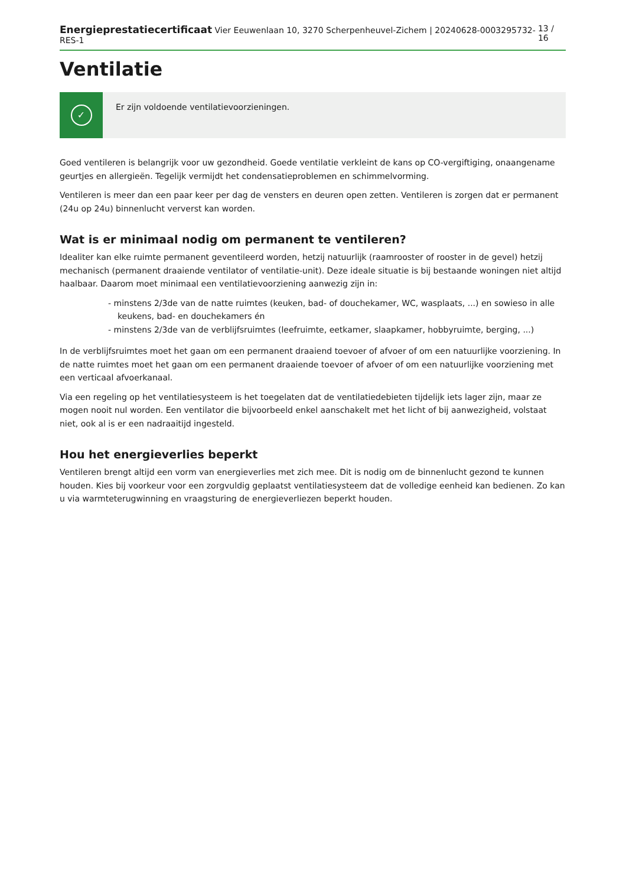Energieprestatiecertificaat Vier Eeuwenlaan 10, 3270 Scherpenheuvel-Zichem | 20240628-0003295732-RES-1
13 / 16
Ventilatie
✓
Er zijn voldoende ventilatievoorzieningen.
Goed ventileren is belangrijk voor uw gezondheid. Goede ventilatie verkleint de kans op CO-vergiftiging, onaangename geurtjes en allergieën. Tegelijk vermijdt het condensatieproblemen en schimmelvorming.
Ventileren is meer dan een paar keer per dag de vensters en deuren open zetten. Ventileren is zorgen dat er permanent (24u op 24u) binnenlucht ververst kan worden.
Wat is er minimaal nodig om permanent te ventileren?
Idealiter kan elke ruimte permanent geventileerd worden, hetzij natuurlijk (raamrooster of rooster in de gevel) hetzij mechanisch (permanent draaiende ventilator of ventilatie-unit). Deze ideale situatie is bij bestaande woningen niet altijd haalbaar. Daarom moet minimaal een ventilatievoorziening aanwezig zijn in:
- minstens 2/3de van de natte ruimtes (keuken, bad- of douchekamer, WC, wasplaats, ...) en sowieso in alle keukens, bad- en douchekamers én
- minstens 2/3de van de verblijfsruimtes (leefruimte, eetkamer, slaapkamer, hobbyruimte, berging, ...)
In de verblijfsruimtes moet het gaan om een permanent draaiend toevoer of afvoer of om een natuurlijke voorziening. In de natte ruimtes moet het gaan om een permanent draaiende toevoer of afvoer of om een natuurlijke voorziening met een verticaal afvoerkanaal.
Via een regeling op het ventilatiesysteem is het toegelaten dat de ventilatiedebieten tijdelijk iets lager zijn, maar ze mogen nooit nul worden. Een ventilator die bijvoorbeeld enkel aanschakelt met het licht of bij aanwezigheid, volstaat niet, ook al is er een nadraaitijd ingesteld.
Hou het energieverlies beperkt
Ventileren brengt altijd een vorm van energieverlies met zich mee. Dit is nodig om de binnenlucht gezond te kunnen houden. Kies bij voorkeur voor een zorgvuldig geplaatst ventilatiesysteem dat de volledige eenheid kan bedienen. Zo kan u via warmteterugwinning en vraagsturing de energieverliezen beperkt houden.